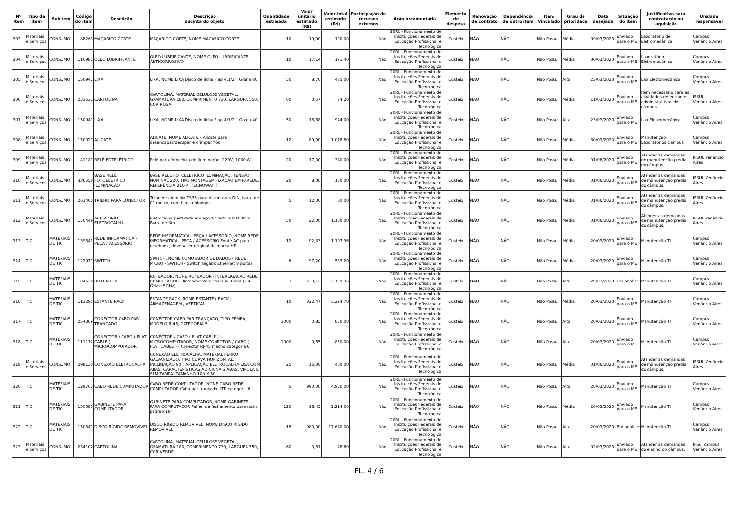| Nº Item | Tipo de item | Subitem | Código do item | Descrição | Descrição sucinta do objeto | Quantidade estimada | Valor unitário estimado (R$) | Valor total estimado (R$) | Participação de recursos externos | Ação orçamentária | Elemento de despesa | Renovação de contrato | Dependência de outro item | Item Vinculado | Grau de prioridade | Data desejada | Situação do item | Justificativa para contratação ou aquisição | Unidade responsável |
| --- | --- | --- | --- | --- | --- | --- | --- | --- | --- | --- | --- | --- | --- | --- | --- | --- | --- | --- | --- |
| 303 | Materiais e Serviços | CONSUMO | 88269 | MAÇARICO CORTE | MAÇARICO CORTE, NOME MACARICO CORTE | 10 | 19,00 | 190,00 | Não | 20RL - Funcionamento de Instituições Federais de Educação Profissional e Tecnológica | Custeio | NÃO | NÃO | Não Possui | Média | 09/03/2020 | Enviado para o ME | Laboratório de Eletromecânica | Campus Venâncio Aires |
| 304 | Materiais e Serviços | CONSUMO | 110981 | ÓLEO LUBRIFICANTE | ÓLEO LUBRIFICANTE, NOME OLEO LUBRIFICANTE ANTICORROSIVO | 10 | 17,14 | 171,40 | Não | 20RL - Funcionamento de Instituições Federais de Educação Profissional e Tecnológica | Custeio | NÃO | NÃO | Não Possui | Média | 30/03/2020 | Enviado para o ME | Laboratório Eletromecânica | Campus Venâncio Aires |
| 305 | Materiais e Serviços | CONSUMO | 150941 | LIXA | LIXA, NOME LIXA Disco de licha Flap 4.1/2". Grana 80 | 50 | 8,70 | 435,00 | Não | 20RL - Funcionamento de Instituições Federais de Educação Profissional e Tecnológica | Custeio | NÃO | NÃO | Não Possui | Alta | 23/03/2020 | Enviado para o ME | Lab Eletromecânica | Campus Venâncio Aires |
| 306 | Materiais e Serviços | CONSUMO | 233531 | CARTOLINA | CARTOLINA, MATERIAL CELULOSE VEGETAL, GRAMATURA 180, COMPRIMENTO 730, LARGURA 550, COR ROSA | 60 | 0,57 | 34,20 | Não | 20RL - Funcionamento de Instituições Federais de Educação Profissional e Tecnológica | Custeio | NÃO | NÃO | Não Possui | Média | 11/03/2020 | Enviado para o ME | Item necessário para as atividades de ensino e administrativas do câmpus. | IFSUL - Venâncio Aires |
| 307 | Materiais e Serviços | CONSUMO | 150941 | LIXA | LIXA, NOME LIXA Disco de licha Flap 4/1/2". Grana 40. | 50 | 18,88 | 944,00 | Não | 20RL - Funcionamento de Instituições Federais de Educação Profissional e Tecnológica | Custeio | NÃO | NÃO | Não Possui | Alta | 23/03/2020 | Enviado para o ME | Lab Eletromecânica | Campus Venâncio Aires |
| 308 | Materiais e Serviços | CONSUMO | 150027 | ALICATE | ALICATE, NOME ALICATE - Alicate para desencapar/decapar e crimpar fios | 12 | 89,90 | 1.078,80 | Não | 20RL - Funcionamento de Instituições Federais de Educação Profissional e Tecnológica | Custeio | NÃO | NÃO | Não Possui | Média | 30/03/2020 | Enviado para o ME | Manutenção Laboratórios Campus | Campus Venâncio Aires |
| 309 | Materiais e Serviços | CONSUMO | 41181 | RELÉ FOTELÉTRICO | Relé para fotocélula de iluminação, 220V, 1000 W | 20 | 17,00 | 340,00 | Não | 20RL - Funcionamento de Instituições Federais de Educação Profissional e Tecnológica | Custeio | NÃO | NÃO | Não Possui | Média | 01/06/2020 | Enviado para o ME | Atender as demandas de manutenção predial do câmpus. | IFSUL Venâncio Aires |
| 310 | Materiais e Serviços | CONSUMO | 336550 | BASE RELÉ FOTOELÉTRICO ILUMINAÇÃO | BASE RELÉ FOTOELÉTRICO ILUMINAÇÃO, TENSÃO NOMINAL 220, TIPO MONTAGEM FIXAÇÃO EM PAREDE, REFERÊNCIA B10-P (TECNOWATT) | 20 | 8,00 | 160,00 | Não | 20RL - Funcionamento de Instituições Federais de Educação Profissional e Tecnológica | Custeio | NÃO | NÃO | Não Possui | Média | 01/06/2020 | Enviado para o ME | Atender as demandas de manutenção predial do câmpus. | IFSUL Venâncio Aires |
| 311 | Materiais e Serviços | CONSUMO | 261405 | TRILHO PARA CONECTOR | Trilho de alumínio TS35 para disjuntores DIN, barra de 01 metro, com furos oblongos | 5 | 12,00 | 60,00 | Não | 20RL - Funcionamento de Instituições Federais de Educação Profissional e Tecnológica | Custeio | NÃO | NÃO | Não Possui | Média | 01/06/2020 | Enviado para o ME | Atender as demandas de manutenção predial do câmpus. | IFSUL Venâncio Aires |
| 312 | Materiais e Serviços | CONSUMO | 150449 | ACESSÓRIO ELETROCALHA | Eletrocalha perfurada em aço zincado 50x100mm. Barra de 3m | 50 | 22,00 | 1.100,00 | Não | 20RL - Funcionamento de Instituições Federais de Educação Profissional e Tecnológica | Custeio | NÃO | NÃO | Não Possui | Média | 01/06/2020 | Enviado para o ME | Atender as demandas de manutenção predial do câmpus. | IFSUL Venâncio Aires |
| 313 | TIC | MATERIAIS DE TIC | 139343 | REDE INFORMÁTICA - PEÇA / ACESSÓRIO | REDE INFORMÁTICA - PEÇA / ACESSÓRIO, NOME REDE INFORMATICA - PECA / ACESSORIO Fonte AC para notebook, deverá ser original da marca HP | 12 | 92,33 | 1.107,96 | Não | 20RL - Funcionamento de Instituições Federais de Educação Profissional e Tecnológica | Custeio | NÃO | NÃO | Não Possui | Média | 20/03/2020 | Enviado para o ME | Manutenção TI | Campus Venâncio Aires |
| 314 | TIC | MATERIAIS DE TIC | 122971 | SWITCH | SWITCH, NOME COMUTADOR DE DADOS ( REDE MICRO - SWITCH - Switch Gigabit Ethernet 8 portas | 6 | 97,20 | 583,20 | Não | 20RL - Funcionamento de Instituições Federais de Educação Profissional e Tecnológica | Custeio | NÃO | NÃO | Não Possui | Média | 20/03/2020 | Enviado para o ME | Manutenção TI | Campus Venâncio Aires |
| 315 | TIC | MATERIAIS DE TIC | 104620 | ROTEADOR | ROTEADOR, NOME ROTEADOR - INTERLIGACAO REDE COMPUTADOR - Roteador Wireless Dual Band (2,4 GHz e 5GHz) | 3 | 733,12 | 2.199,36 | Não | 20RL - Funcionamento de Instituições Federais de Educação Profissional e Tecnológica | Custeio | NÃO | NÃO | Não Possui | Alta | 20/03/2020 | Em análise | Manutenção TI | Campus Venâncio Aires |
| 316 | TIC | MATERIAIS DE TIC | 111295 | ESTANTE RACK | ESTANTE RACK, NOME ESTANTE ( RACK ) - ARMAZENAGEM / VERTICAL | 10 | 322,47 | 3.224,70 | Não | 20RL - Funcionamento de Instituições Federais de Educação Profissional e Tecnológica | Custeio | NÃO | NÃO | Não Possui | Média | 20/03/2020 | Enviado para o ME | Manutenção TI | Campus Venâncio Aires |
| 317 | TIC | MATERIAIS DE TIC | 254369 | CONECTOR CABO PAR TRANÇADO | CONECTOR CABO PAR TRANÇADO, TIPO FÊMEA, MODELO RJ45, CATEGORIA 5 | 1000 | 0,85 | 850,00 | Não | 20RL - Funcionamento de Instituições Federais de Educação Profissional e Tecnológica | Custeio | NÃO | NÃO | Não Possui | Alta | 20/03/2020 | Enviado para o ME | Manutenção TI | Campus Venâncio Aires |
| 318 | TIC | MATERIAIS DE TIC | 111112 | CONECTOR / CABO ( FLAT CABLE ) - MICROCOMPUTADOR | CONECTOR / CABO ( FLAT CABLE ) - MICROCOMPUTADOR, NOME CONECTOR / CABO ( FLAT CABLE ) - Conector RJ-45 macho categoria 6 | 1000 | 0,85 | 850,00 | Não | 20RL - Funcionamento de Instituições Federais de Educação Profissional e Tecnológica | Custeio | NÃO | NÃO | Não Possui | Alta | 20/03/2020 | Enviado para o ME | Manutenção TI | Campus Venâncio Aires |
| 319 | Materiais e Serviços | CONSUMO | 298130 | CONEXÃO ELETROCALHA | CONEXÃO ELETROCALHA, MATERIAL FERRO GALVANIZADO, TIPO CURVA HORIZONTAL, INCLINAÇÃO 90¨, APLICAÇÃO ELETROCALHA LISA COM ABAS, CARACTERÍSTICAS ADICIONAIS ABAS, VIROLA E SEM TAMPA, TAMANHO 100 X 50 | 25 | 16,00 | 400,00 | Não | 20RL - Funcionamento de Instituições Federais de Educação Profissional e Tecnológica | Custeio | NÃO | NÃO | Não Possui | Média | 01/06/2020 | Enviado para o ME | Atender as demandas de manutenção predial do câmpus. | IFSUL Venâncio Aires |
| 320 | TIC | MATERIAIS DE TIC | 129763 | CABO REDE COMPUTADOR | CABO REDE COMPUTADOR, NOME CABO REDE COMPUTADOR Cabo par-trançado UTP categoria 6 | 5 | 990,00 | 4.950,00 | Não | 20RL - Funcionamento de Instituições Federais de Educação Profissional e Tecnológica | Custeio | NÃO | NÃO | Não Possui | Alta | 20/03/2020 | Enviado para o ME | Manutenção TI | Campus Venâncio Aires |
| 321 | TIC | MATERIAIS DE TIC | 150585 | GABINETE PARA COMPUTADOR | GABINETE PARA COMPUTADOR, NOME GABINETE PARA COMPUTADOR Painel de fechamento para racks padrão 19" | 120 | 18,45 | 2.214,00 | Não | 20RL - Funcionamento de Instituições Federais de Educação Profissional e Tecnológica | Custeio | NÃO | NÃO | Não Possui | Média | 20/03/2020 | Enviado para o ME | Manutenção TI | Campus Venâncio Aires |
| 322 | TIC | MATERIAIS DE TIC | 150347 | DISCO RÍGIDO REMOVÍVEL | DISCO RÍGIDO REMOVÍVEL, NOME DISCO RÍGIDO REMOVÍVEL | 18 | 980,00 | 17.640,00 | Não | 20RL - Funcionamento de Instituições Federais de Educação Profissional e Tecnológica | Custeio | NÃO | NÃO | Não Possui | Alta | 20/03/2020 | Em análise | Manutenção TI | Campus Venâncio Aires |
| 323 | Materiais e Serviços | CONSUMO | 234102 | CARTOLINA | CARTOLINA, MATERIAL CELULOSE VEGETAL, GRAMATURA 180, COMPRIMENTO 730, LARGURA 550, COR VERDE | 60 | 0,81 | 48,60 | Não | 20RL - Funcionamento de Instituições Federais de Educação Profissional e Tecnológica | Custeio | NÃO | NÃO | Não Possui | Alta | 02/03/2020 | Enviado para o ME | Atender as demandas do ensino do câmpus. | IFSul campus Venâncio Aires |
FL. 4 / 6